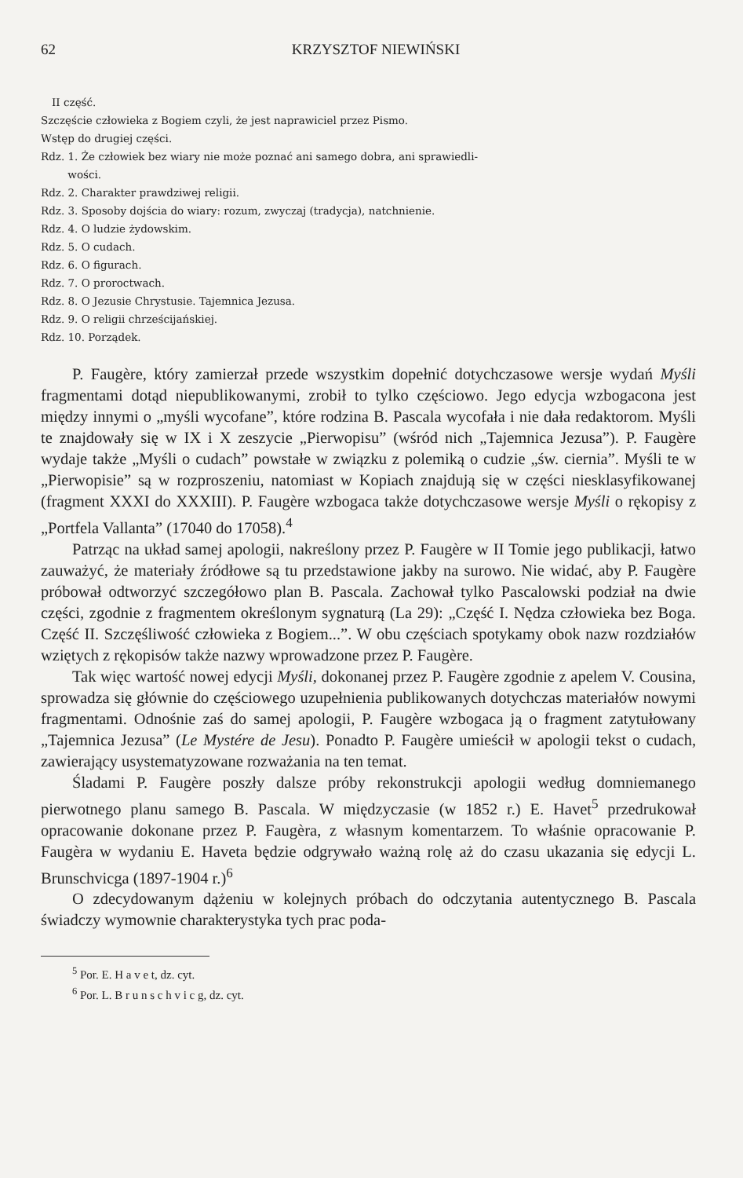62 KRZYSZTOF NIEWIŃSKI
II część.
Szczęście człowieka z Bogiem czyli, że jest naprawiciel przez Pismo.
Wstęp do drugiej części.
Rdz. 1. Że człowiek bez wiary nie może poznać ani samego dobra, ani sprawiedli-
wości.
Rdz. 2. Charakter prawdziwej religii.
Rdz. 3. Sposoby dojścia do wiary: rozum, zwyczaj (tradycja), natchnienie.
Rdz. 4. O ludzie żydowskim.
Rdz. 5. O cudach.
Rdz. 6. O figurach.
Rdz. 7. O proroctwach.
Rdz. 8. O Jezusie Chrystusie. Tajemnica Jezusa.
Rdz. 9. O religii chrześcijańskiej.
Rdz. 10. Porządek.
P. Faugère, który zamierzał przede wszystkim dopełnić dotychczasowe wersje wydań Myśli fragmentami dotąd niepublikowanymi, zrobił to tylko częściowo. Jego edycja wzbogacona jest między innymi o „myśli wycofane”, które rodzina B. Pascala wycofała i nie dała redaktorom. Myśli te znajdowały się w IX i X zeszycie „Pierwopisu” (wśród nich „Tajemnica Jezusa”). P. Faugère wydaje także „Myśli o cudach” powstałe w związku z polemiką o cudzie „św. ciernia”. Myśli te w „Pierwopisie” są w rozproszeniu, natomiast w Kopiach znajdują się w części niesklasyfikowanej (fragment XXXI do XXXIII). P. Faugère wzbogaca także dotychczasowe wersje Myśli o rękopisy z „Portfela Vallanta” (17040 do 17058).<sup>4</sup>
Patrząc na układ samej apologii, nakreślony przez P. Faugère w II Tomie jego publikacji, łatwo zauważyć, że materiały źródłowe są tu przedstawione jakby na surowo. Nie widać, aby P. Faugère próbował odtworzyć szczegółowo plan B. Pascala. Zachował tylko Pascalowski podział na dwie części, zgodnie z fragmentem określonym sygnaturą (La 29): „Część I. Nędza człowieka bez Boga. Część II. Szczęśliwość człowieka z Bogiem...”. W obu częściach spotykamy obok nazw rozdziałów wziętych z rękopisów także nazwy wprowadzone przez P. Faugère.
Tak więc wartość nowej edycji Myśli, dokonanej przez P. Faugère zgodnie z apelem V. Cousina, sprowadza się głównie do częściowego uzupełnienia publikowanych dotychczas materiałów nowymi fragmentami. Odnośnie zaś do samej apologii, P. Faugère wzbogaca ją o fragment zatytułowany „Tajemnica Jezusa” (Le Mystére de Jesu). Ponadto P. Faugère umieścił w apologii tekst o cudach, zawierający usystematyzowane rozważania na ten temat.
Śladami P. Faugère poszły dalsze próby rekonstrukcji apologii według domniemanego pierwotnego planu samego B. Pascala. W międzyczasie (w 1852 r.) E. Havet<sup>5</sup> przedrukował opracowanie dokonane przez P. Faugèra, z własnym komentarzem. To właśnie opracowanie P. Faugèra w wydaniu E. Haveta będzie odgrywało ważną rolę aż do czasu ukazania się edycji L. Brunschvicga (1897-1904 r.)<sup>6</sup>
O zdecydowanym dążeniu w kolejnych próbach do odczytania autentycznego B. Pascala świadczy wymownie charakterystyka tych prac poda-
<sup>5</sup> Por. E. H a v e t, dz. cyt.
<sup>6</sup> Por. L. B r u n s c h v i c g, dz. cyt.